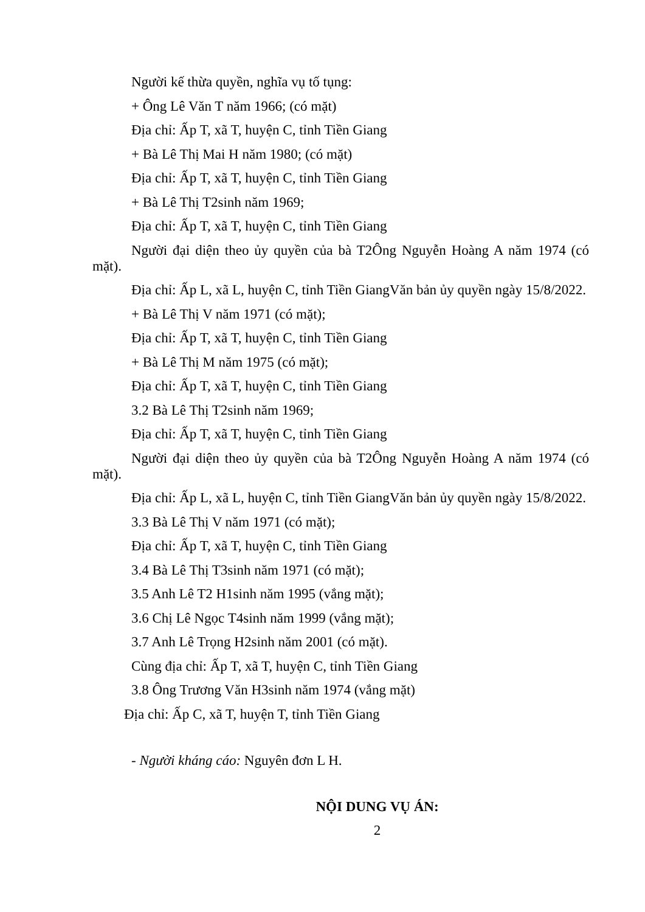Người kế thừa quyền, nghĩa vụ tố tụng:
+ Ông Lê Văn T năm 1966; (có mặt)
Địa chỉ: Ấp T, xã T, huyện C, tỉnh Tiền Giang
+ Bà Lê Thị Mai H năm 1980; (có mặt)
Địa chỉ: Ấp T, xã T, huyện C, tỉnh Tiền Giang
+ Bà Lê Thị T2sinh năm 1969;
Địa chỉ: Ấp T, xã T, huyện C, tỉnh Tiền Giang
Người đại diện theo ủy quyền của bà T2Ông Nguyễn Hoàng A năm 1974 (có mặt).
Địa chỉ: Ấp L, xã L, huyện C, tỉnh Tiền GiangVăn bản ủy quyền ngày 15/8/2022.
+ Bà Lê Thị V năm 1971 (có mặt);
Địa chỉ: Ấp T, xã T, huyện C, tỉnh Tiền Giang
+ Bà Lê Thị M năm 1975 (có mặt);
Địa chỉ: Ấp T, xã T, huyện C, tỉnh Tiền Giang
3.2 Bà Lê Thị T2sinh năm 1969;
Địa chỉ: Ấp T, xã T, huyện C, tỉnh Tiền Giang
Người đại diện theo ủy quyền của bà T2Ông Nguyễn Hoàng A năm 1974 (có mặt).
Địa chỉ: Ấp L, xã L, huyện C, tỉnh Tiền GiangVăn bản ủy quyền ngày 15/8/2022.
3.3 Bà Lê Thị V năm 1971 (có mặt);
Địa chỉ: Ấp T, xã T, huyện C, tỉnh Tiền Giang
3.4 Bà Lê Thị T3sinh năm 1971 (có mặt);
3.5 Anh Lê T2 H1sinh năm 1995 (vắng mặt);
3.6 Chị Lê Ngọc T4sinh năm 1999 (vắng mặt);
3.7 Anh Lê Trọng H2sinh năm 2001 (có mặt).
Cùng địa chỉ: Ấp T, xã T, huyện C, tỉnh Tiền Giang
3.8 Ông Trương Văn H3sinh năm 1974 (vắng mặt)
Địa chỉ: Ấp C, xã T, huyện T, tỉnh Tiền Giang
- Người kháng cáo: Nguyên đơn L H.
NỘI DUNG VỤ ÁN:
2